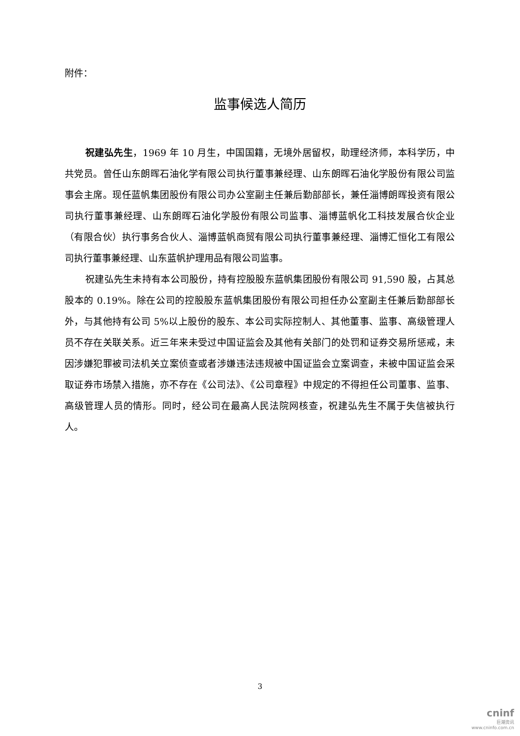附件：
监事候选人简历
祝建弘先生，1969 年 10 月生，中国国籍，无境外居留权，助理经济师，本科学历，中共党员。曾任山东朗晖石油化学有限公司执行董事兼经理、山东朗晖石油化学股份有限公司监事会主席。现任蓝帆集团股份有限公司办公室副主任兼后勤部部长，兼任淄博朗晖投资有限公司执行董事兼经理、山东朗晖石油化学股份有限公司监事、淄博蓝帆化工科技发展合伙企业（有限合伙）执行事务合伙人、淄博蓝帆商贸有限公司执行董事兼经理、淄博汇恒化工有限公司执行董事兼经理、山东蓝帆护理用品有限公司监事。
祝建弘先生未持有本公司股份，持有控股股东蓝帆集团股份有限公司 91,590 股，占其总股本的 0.19%。除在公司的控股股东蓝帆集团股份有限公司担任办公室副主任兼后勤部部长外，与其他持有公司 5%以上股份的股东、本公司实际控制人、其他董事、监事、高级管理人员不存在关联关系。近三年来未受过中国证监会及其他有关部门的处罚和证券交易所惩戒，未因涉嫌犯罪被司法机关立案侦查或者涉嫌违法违规被中国证监会立案调查，未被中国证监会采取证券市场禁入措施，亦不存在《公司法》、《公司章程》中规定的不得担任公司董事、监事、高级管理人员的情形。同时，经公司在最高人民法院网核查，祝建弘先生不属于失信被执行人。
3
cninf
巨潮资讯
www.cninfo.com.cn